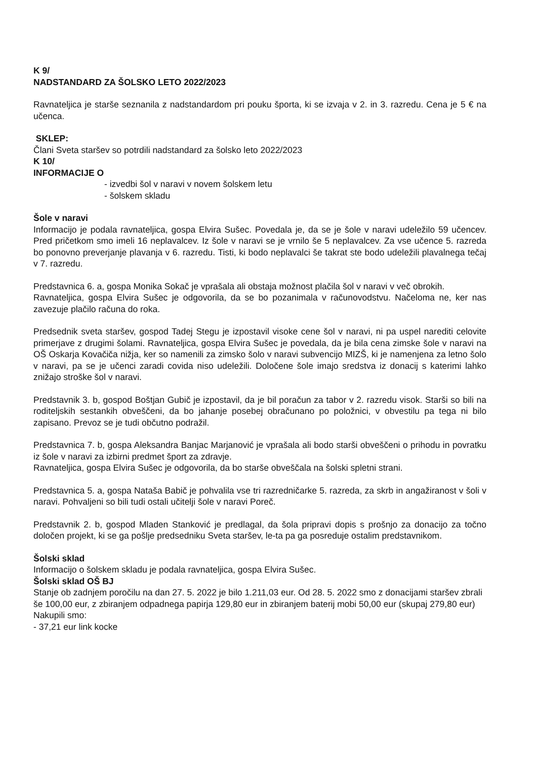K 9/
NADSTANDARD ZA ŠOLSKO LETO 2022/2023
Ravnateljica je starše seznanila z nadstandardom pri pouku športa, ki se izvaja v 2. in 3. razredu. Cena je 5 € na učenca.
SKLEP:
Člani Sveta staršev so potrdili nadstandard za šolsko leto 2022/2023
K 10/
INFORMACIJE O
- izvedbi šol v naravi v novem šolskem letu
- šolskem skladu
Šole v naravi
Informacijo je podala ravnateljica, gospa Elvira Sušec. Povedala je, da se je šole v naravi udeležilo 59 učencev. Pred pričetkom smo imeli 16 neplavalcev. Iz šole v naravi se je vrnilo še 5 neplavalcev. Za vse učence 5. razreda bo ponovno preverjanje plavanja v 6. razredu. Tisti, ki bodo neplavalci še takrat ste bodo udeležili plavalnega tečaj v 7. razredu.
Predstavnica 6. a, gospa Monika Sokač je vprašala ali obstaja možnost plačila šol v naravi v več obrokih.
Ravnateljica, gospa Elvira Sušec je odgovorila, da se bo pozanimala v računovodstvu. Načeloma ne, ker nas zavezuje plačilo računa do roka.
Predsednik sveta staršev, gospod Tadej Stegu je izpostavil visoke cene šol v naravi, ni pa uspel narediti celovite primerjave z drugimi šolami. Ravnateljica, gospa Elvira Sušec je povedala, da je bila cena zimske šole v naravi na OŠ Oskarja Kovačiča nižja, ker so namenili za zimsko šolo v naravi subvencijo MIZŠ, ki je namenjena za letno šolo v naravi, pa se je učenci zaradi covida niso udeležili. Določene šole imajo sredstva iz donacij s katerimi lahko znižajo stroške šol v naravi.
Predstavnik 3. b, gospod Boštjan Gubič je izpostavil, da je bil poračun za tabor v 2. razredu visok. Starši so bili na roditeljskih sestankih obveščeni, da bo jahanje posebej obračunano po položnici, v obvestilu pa tega ni bilo zapisano. Prevoz se je tudi občutno podražil.
Predstavnica 7. b, gospa Aleksandra Banjac Marjanović je vprašala ali bodo starši obveščeni o prihodu in povratku iz šole v naravi za izbirni predmet šport za zdravje.
Ravnateljica, gospa Elvira Sušec je odgovorila, da bo starše obveščala na šolski spletni strani.
Predstavnica 5. a, gospa Nataša Babič je pohvalila vse tri razredničarke 5. razreda, za skrb in angažiranost v šoli v naravi. Pohvaljeni so bili tudi ostali učitelji šole v naravi Poreč.
Predstavnik 2. b, gospod Mladen Stanković je predlagal, da šola pripravi dopis s prošnjo za donacijo za točno določen projekt, ki se ga pošlje predsedniku Sveta staršev, le-ta pa ga posreduje ostalim predstavnikom.
Šolski sklad
Informacijo o šolskem skladu je podala ravnateljica, gospa Elvira Sušec.
Šolski sklad OŠ BJ
Stanje ob zadnjem poročilu na dan 27. 5. 2022 je bilo 1.211,03 eur. Od 28. 5. 2022 smo z donacijami staršev zbrali še 100,00 eur, z zbiranjem odpadnega papirja 129,80 eur in zbiranjem baterij mobi 50,00 eur (skupaj 279,80 eur)
Nakupili smo:
- 37,21 eur link kocke